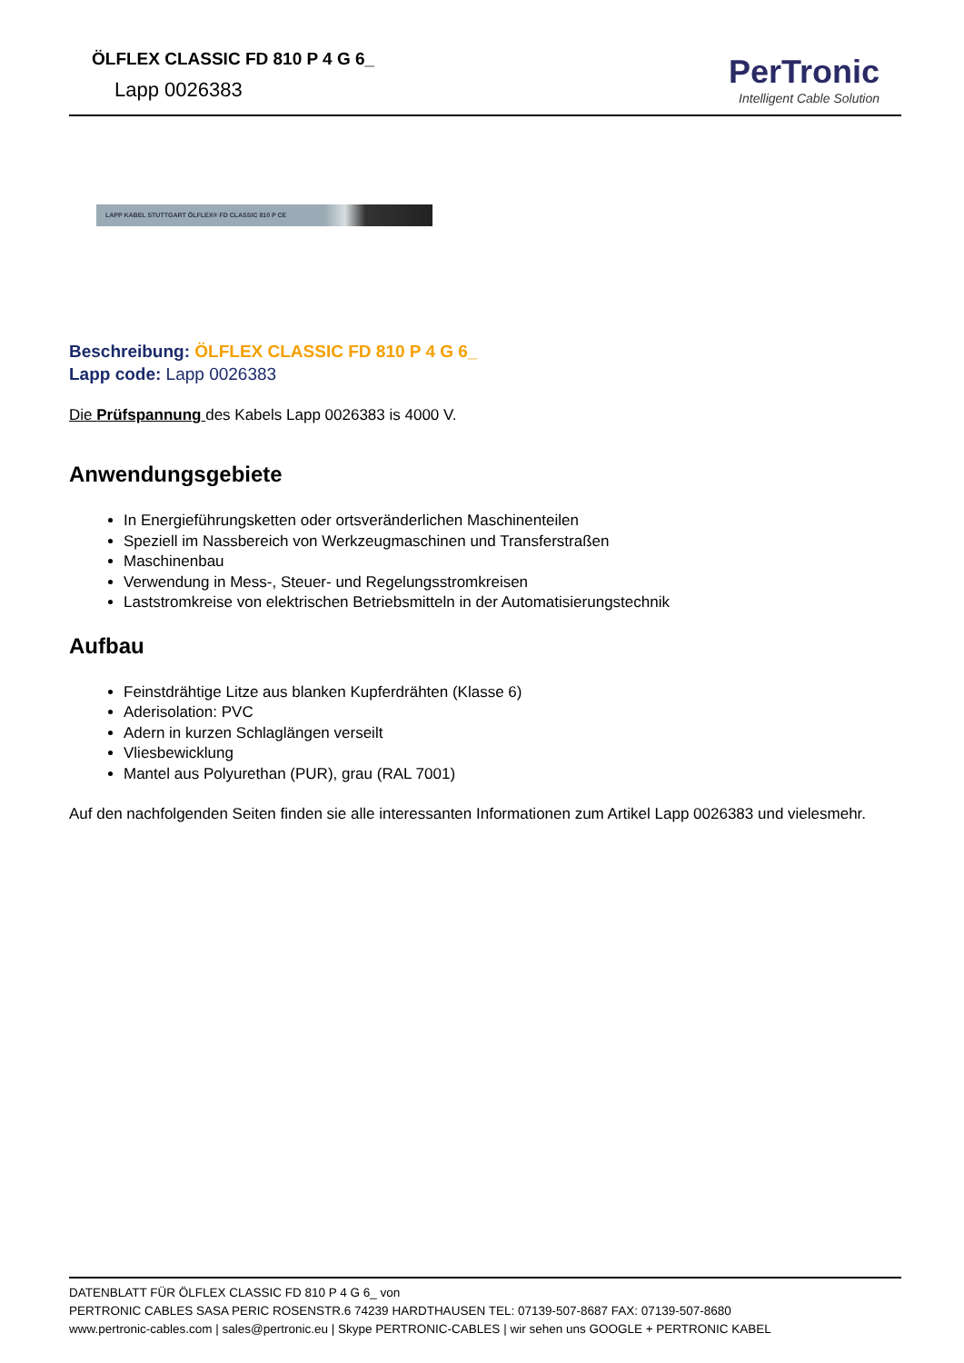ÖLFLEX CLASSIC FD 810 P 4 G 6_
Lapp 0026383
PerTronic
Intelligent Cable Solution
LAPP KABEL STUTTGART ÖLFLEX® FD CLASSIC 810 P CE
Beschreibung: ÖLFLEX CLASSIC FD 810 P 4 G 6_
Lapp code: Lapp 0026383
Die Prüfspannung des Kabels Lapp 0026383 is 4000 V.
Anwendungsgebiete
In Energieführungsketten oder ortsveränderlichen Maschinenteilen
Speziell im Nassbereich von Werkzeugmaschinen und Transferstraßen
Maschinenbau
Verwendung in Mess-, Steuer- und Regelungsstromkreisen
Laststromkreise von elektrischen Betriebsmitteln in der Automatisierungstechnik
Aufbau
Feinstdrähtige Litze aus blanken Kupferdrähten (Klasse 6)
Aderisolation: PVC
Adern in kurzen Schlaglängen verseilt
Vliesbewicklung
Mantel aus Polyurethan (PUR), grau (RAL 7001)
Auf den nachfolgenden Seiten finden sie alle interessanten Informationen zum Artikel Lapp 0026383 und vielesmehr.
DATENBLATT FÜR ÖLFLEX CLASSIC FD 810 P 4 G 6_ von
PERTRONIC CABLES SASA PERIC ROSENSTR.6 74239 HARDTHAUSEN TEL: 07139-507-8687 FAX: 07139-507-8680
www.pertronic-cables.com | sales@pertronic.eu | Skype PERTRONIC-CABLES | wir sehen uns GOOGLE + PERTRONIC KABEL